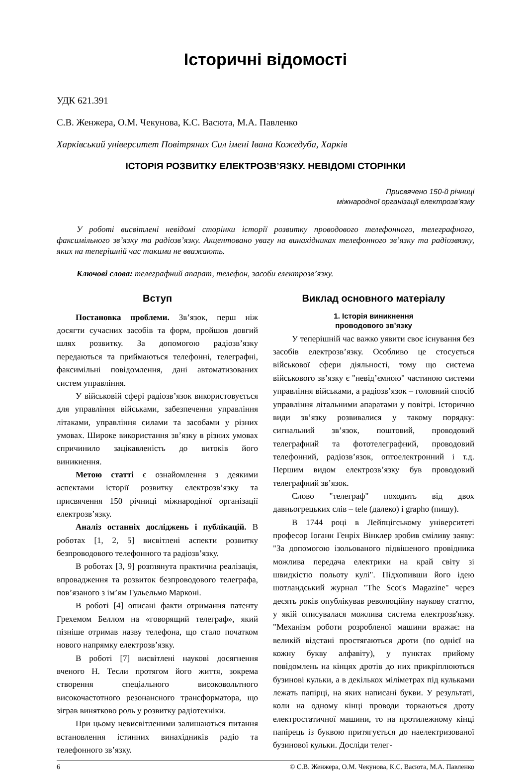Історичні відомості
УДК 621.391
С.В. Женжера, О.М. Чекунова, К.С. Васюта, М.А. Павленко
Харківський університет Повітряних Сил імені Івана Кожедуба, Харків
ІСТОРІЯ РОЗВИТКУ ЕЛЕКТРОЗВ’ЯЗКУ. НЕВІДОМІ СТОРІНКИ
Присвячено 150-й річниці
міжнародної організації електрозв’язку
У роботі висвітлені невідомі сторінки історії розвитку проводового телефонного, телеграфного, факсимільного зв’язку та радіозв’язку. Акцентовано увагу на винахідниках телефонного зв’язку та радіозвязку, яких на теперішній час такими не вважають.
Ключові слова: телеграфний апарат, телефон, засоби електрозв’язку.
Вступ
Постановка проблеми. Зв’язок, перш ніж досягти сучасних засобів та форм, пройшов довгий шлях розвитку. За допомогою радіозв’язку передаються та приймаються телефонні, телеграфні, факсимільні повідомлення, дані автоматизованих систем управління.
У військовій сфері радіозв’язок використовується для управління військами, забезпечення управління літаками, управління силами та засобами у різних умовах. Широке використання зв’язку в різних умовах спричинило зацікавленість до витоків його виникнення.
Метою статті є ознайомлення з деякими аспектами історії розвитку електрозв’язку та присвячення 150 річниці міжнародіної організації електрозв’язку.
Аналіз останніх досліджень і публікацій. В роботах [1, 2, 5] висвітлені аспекти розвитку безпроводового телефонного та радіозв’язку.
В роботах [3, 9] розглянута практична реалізація, впровадження та розвиток безпроводового телеграфа, пов’язаного з ім’ям Гульельмо Марконі.
В роботі [4] описані факти отримання патенту Грехемом Беллом на «говорящий телеграф», який пізніше отримав назву телефона, що стало початком нового напрямку електрозв’язку.
В роботі [7] висвітлені наукові досягнення вченого Н. Тесли протягом його життя, зокрема створення спеціального високовольтного високочастотного резонансного трансформатора, що зіграв винятково роль у розвитку радіотехніки.
При цьому невисвітленими залишаються питання встановлення істинних винахідників радіо та телефонного зв’язку.
Виклад основного матеріалу
1. Історія виникнення
проводового зв’язку
У теперішній час важко уявити своє існування без засобів електрозв’язку. Особливо це стосується військової сфери діяльності, тому що система військового зв’язку є "невід’ємною" частиною системи управління військами, а радіозв’язок – головний спосіб управління літальними апаратами у повітрі. Історично види зв’язку розвивалися у такому порядку: сигнальний зв’язок, поштовий, проводовий телеграфний та фототелеграфний, проводовий телефонний, радіозв’язок, оптоелектронний і т.д. Першим видом електрозв’язку був проводовий телеграфний зв’язок.
Слово "телеграф" походить від двох давньогрецьких слів – tele (далеко) і grapho (пишу).
В 1744 році в Лейпцігському університеті професор Іоганн Генріх Вінклер зробив сміливу заяву: "За допомогою ізольованого підвішеного провідника можлива передача електрики на край світу зі швидкістю польоту кулі". Підхопивши його ідею шотландський журнал "The Scot's Magazine" через десять років опублікував революційну наукову статтю, у якій описувалася можлива система електрозв'язку. "Механізм роботи розробленої машини вражає: на великій відстані простягаються дроти (по однієї на кожну букву алфавіту), у пунктах прийому повідомлень на кінцях дротів до них прикріплюються бузинові кульки, а в декількох міліметрах під кульками лежать папірці, на яких написані букви. У результаті, коли на одному кінці проводи торкаються дроту електростатичної машини, то на протилежному кінці папірець із буквою притягується до наелектризованої бузинової кульки. Досліди телег-
6 © С.В. Женжера, О.М. Чекунова, К.С. Васюта, М.А. Павленко